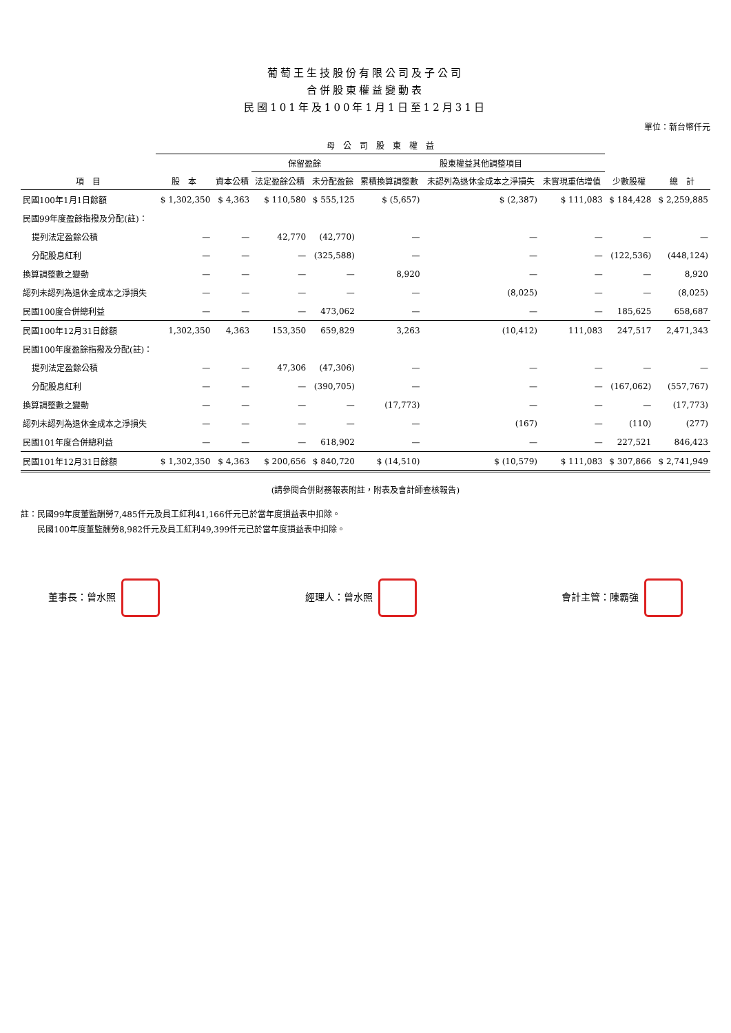葡萄王生技股份有限公司及子公司
合併股東權益變動表
民國101年及100年1月1日至12月31日
單位：新台幣仟元
| 項 目 | 母 公 司 股 東 權 益 | | | | | | | 少數股權 | 總 計 |
| --- | --- | --- | --- | --- | --- | --- | --- | --- | --- |
| | 股 本 | 資本公積 | 保留盈餘 | | 股東權益其他調整項目 | | | | |
| | | | 法定盈餘公積 | 未分配盈餘 | 累積換算調整數 | 未認列為退休金成本之淨損失 | 未實現重估增值 | | |
| 民國100年1月1日餘額 | $ 1,302,350 | $ 4,363 | $ 110,580 | $ 555,125 | $ (5,657) | $ (2,387) | $ 111,083 | $ 184,428 | $ 2,259,885 |
| 民國99年度盈餘指撥及分配(註)： | | | | | | | | | |
| 提列法定盈餘公積 | — | — | 42,770 | (42,770) | — | — | — | — | — |
| 分配股息紅利 | — | — | — | (325,588) | — | — | — | (122,536) | (448,124) |
| 換算調整數之變動 | — | — | — | — | 8,920 | — | — | — | 8,920 |
| 認列未認列為退休金成本之淨損失 | — | — | — | — | — | (8,025) | — | — | (8,025) |
| 民國100度合併總利益 | — | — | — | 473,062 | — | — | — | 185,625 | 658,687 |
| 民國100年12月31日餘額 | 1,302,350 | 4,363 | 153,350 | 659,829 | 3,263 | (10,412) | 111,083 | 247,517 | 2,471,343 |
| 民國100年度盈餘指撥及分配(註)： | | | | | | | | | |
| 提列法定盈餘公積 | — | — | 47,306 | (47,306) | — | — | — | — | — |
| 分配股息紅利 | — | — | — | (390,705) | — | — | — | (167,062) | (557,767) |
| 換算調整數之變動 | — | — | — | — | (17,773) | — | — | — | (17,773) |
| 認列未認列為退休金成本之淨損失 | — | — | — | — | — | (167) | — | (110) | (277) |
| 民國101年度合併總利益 | — | — | — | 618,902 | — | — | — | 227,521 | 846,423 |
| 民國101年12月31日餘額 | $ 1,302,350 | $ 4,363 | $ 200,656 | $ 840,720 | $ (14,510) | $ (10,579) | $ 111,083 | $ 307,866 | $ 2,741,949 |
(請參閱合併財務報表附註，附表及會計師查核報告)
註：民國99年度董監酬勞7,485仟元及員工紅利41,166仟元已於當年度損益表中扣除。
　　民國100年度董監酬勞8,982仟元及員工紅利49,399仟元已於當年度損益表中扣除。
董事長：曾水照 經理人：曾水照 會計主管：陳霸強